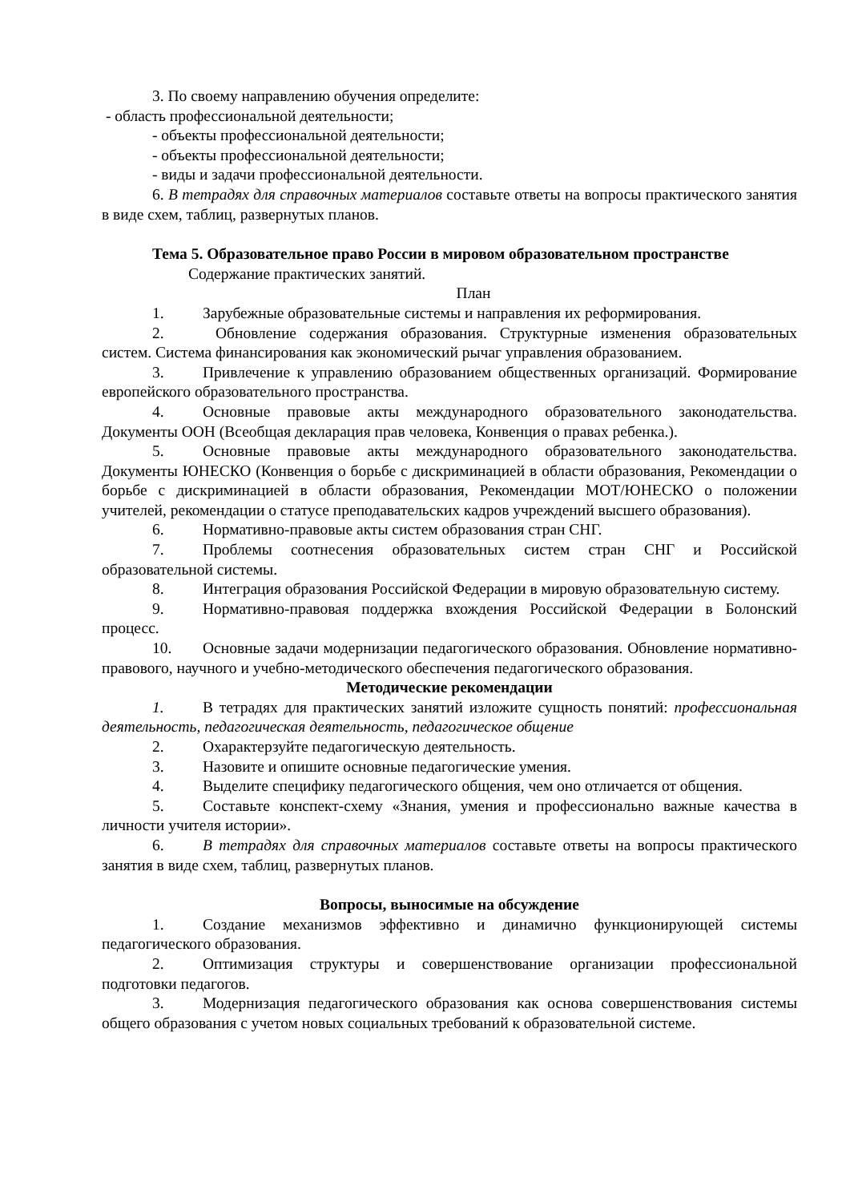3. По своему направлению обучения определите:
- область профессиональной деятельности;
- объекты профессиональной деятельности;
- объекты профессиональной деятельности;
- виды и задачи профессиональной деятельности.
6. В тетрадях для справочных материалов составьте ответы на вопросы практического занятия в виде схем, таблиц, развернутых планов.
Тема 5. Образовательное право России в мировом образовательном пространстве
Содержание практических занятий.
План
1. Зарубежные образовательные системы и направления их реформирования.
2. Обновление содержания образования. Структурные изменения образовательных систем. Система финансирования как экономический рычаг управления образованием.
3. Привлечение к управлению образованием общественных организаций. Формирование европейского образовательного пространства.
4. Основные правовые акты международного образовательного законодательства. Документы ООН (Всеобщая декларация прав человека, Конвенция о правах ребенка.).
5. Основные правовые акты международного образовательного законодательства. Документы ЮНЕСКО (Конвенция о борьбе с дискриминацией в области образования, Рекомендации о борьбе с дискриминацией в области образования, Рекомендации МОТ/ЮНЕСКО о положении учителей, рекомендации о статусе преподавательских кадров учреждений высшего образования).
6. Нормативно-правовые акты систем образования стран СНГ.
7. Проблемы соотнесения образовательных систем стран СНГ и Российской образовательной системы.
8. Интеграция образования Российской Федерации в мировую образовательную систему.
9. Нормативно-правовая поддержка вхождения Российской Федерации в Болонский процесс.
10. Основные задачи модернизации педагогического образования. Обновление нормативно-правового, научного и учебно-методического обеспечения педагогического образования.
Методические рекомендации
1. В тетрадях для практических занятий изложите сущность понятий: профессиональная деятельность, педагогическая деятельность, педагогическое общение
2. Охарактерзуйте педагогическую деятельность.
3. Назовите и опишите основные педагогические умения.
4. Выделите специфику педагогического общения, чем оно отличается от общения.
5. Составьте конспект-схему «Знания, умения и профессионально важные качества в личности учителя истории».
6. В тетрадях для справочных материалов составьте ответы на вопросы практического занятия в виде схем, таблиц, развернутых планов.
Вопросы, выносимые на обсуждение
1. Создание механизмов эффективно и динамично функционирующей системы педагогического образования.
2. Оптимизация структуры и совершенствование организации профессиональной подготовки педагогов.
3. Модернизация педагогического образования как основа совершенствования системы общего образования с учетом новых социальных требований к образовательной системе.